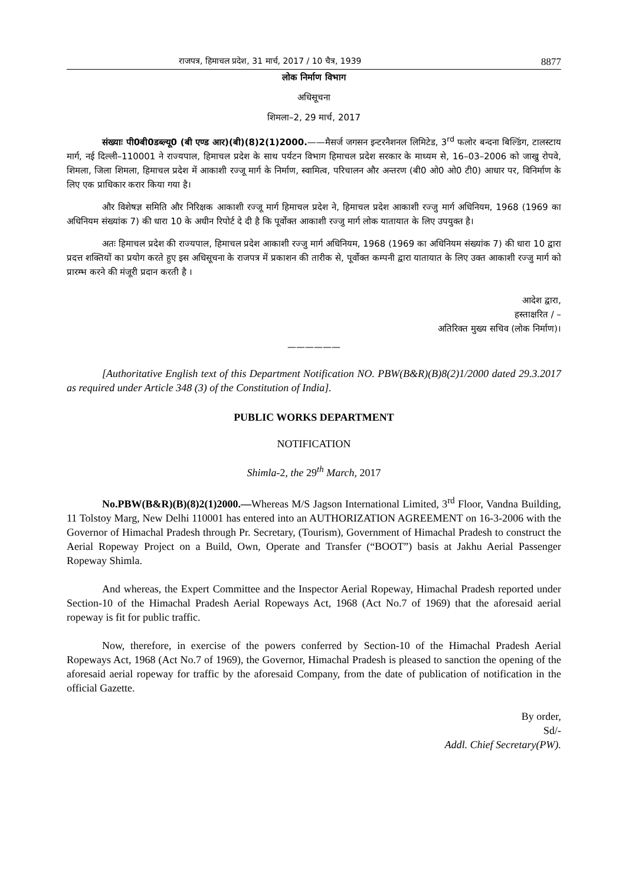राजपत्र, हिमाचल प्रदेश, 31 मार्च, 2017 / 10 चैत्र, 1939 8877
लोक निर्माण विभाग
अधिसूचना
शिमला–2, 29 मार्च, 2017
संख्याः पी0बी0डब्ल्यू0 (बी एण्ड आर)(बी)(8)2(1)2000.——मैसर्ज जगसन इन्टरनैशनल लिमिटेड, 3<sup>rd</sup> फलोर बन्दना बिल्डिंग, टालस्टाय मार्ग, नई दिल्ली–110001 ने राज्यपाल, हिमाचल प्रदेश के साथ पर्यटन विभाग हिमाचल प्रदेश सरकार के माध्यम से, 16–03–2006 को जाखु रोपवे, शिमला, जिला शिमला, हिमाचल प्रदेश में आकाशी रज्जू मार्ग के निर्माण, स्वामित्व, परिचालन और अन्तरण (बी0 ओ0 ओ0 टी0) आधार पर, विनिर्माण के लिए एक प्राधिकार करार किया गया है।
और विशेषज्ञ समिति और निरिक्षक आकाशी रज्जू मार्ग हिमाचल प्रदेश ने, हिमाचल प्रदेश आकाशी रज्जु मार्ग अधिनियम, 1968 (1969 का अधिनियम संख्यांक 7) की धारा 10 के अधीन रिपोर्ट दे दी है कि पूर्वोक्त आकाशी रज्जु मार्ग लोक यातायात के लिए उपयुक्त है।
अतः हिमाचल प्रदेश की राज्यपाल, हिमाचल प्रदेश आकाशी रज्जु मार्ग अधिनियम, 1968 (1969 का अधिनियम संख्यांक 7) की धारा 10 द्वारा प्रदत्त शक्तियों का प्रयोग करते हुए इस अधिसूचना के राजपत्र में प्रकाशन की तारीक से, पूर्वोक्त कम्पनी द्वारा यातायात के लिए उक्त आकाशी रज्जु मार्ग को प्रारम्भ करने की मंजूरी प्रदान करती है ।
आदेश द्वारा,
हस्ताक्षरित / –
अतिरिक्त मुख्य सचिव (लोक निर्माण)।
——————
[Authoritative English text of this Department Notification NO. PBW(B&R)(B)8(2)1/2000 dated 29.3.2017 as required under Article 348 (3) of the Constitution of India].
PUBLIC WORKS DEPARTMENT
NOTIFICATION
Shimla-2, the 29<sup>th</sup> March, 2017
No.PBW(B&R)(B)(8)2(1)2000.—Whereas M/S Jagson International Limited, 3<sup>rd</sup> Floor, Vandna Building, 11 Tolstoy Marg, New Delhi 110001 has entered into an AUTHORIZATION AGREEMENT on 16-3-2006 with the Governor of Himachal Pradesh through Pr. Secretary, (Tourism), Government of Himachal Pradesh to construct the Aerial Ropeway Project on a Build, Own, Operate and Transfer (“BOOT”) basis at Jakhu Aerial Passenger Ropeway Shimla.
And whereas, the Expert Committee and the Inspector Aerial Ropeway, Himachal Pradesh reported under Section-10 of the Himachal Pradesh Aerial Ropeways Act, 1968 (Act No.7 of 1969) that the aforesaid aerial ropeway is fit for public traffic.
Now, therefore, in exercise of the powers conferred by Section-10 of the Himachal Pradesh Aerial Ropeways Act, 1968 (Act No.7 of 1969), the Governor, Himachal Pradesh is pleased to sanction the opening of the aforesaid aerial ropeway for traffic by the aforesaid Company, from the date of publication of notification in the official Gazette.
By order,
Sd/-
Addl. Chief Secretary(PW).